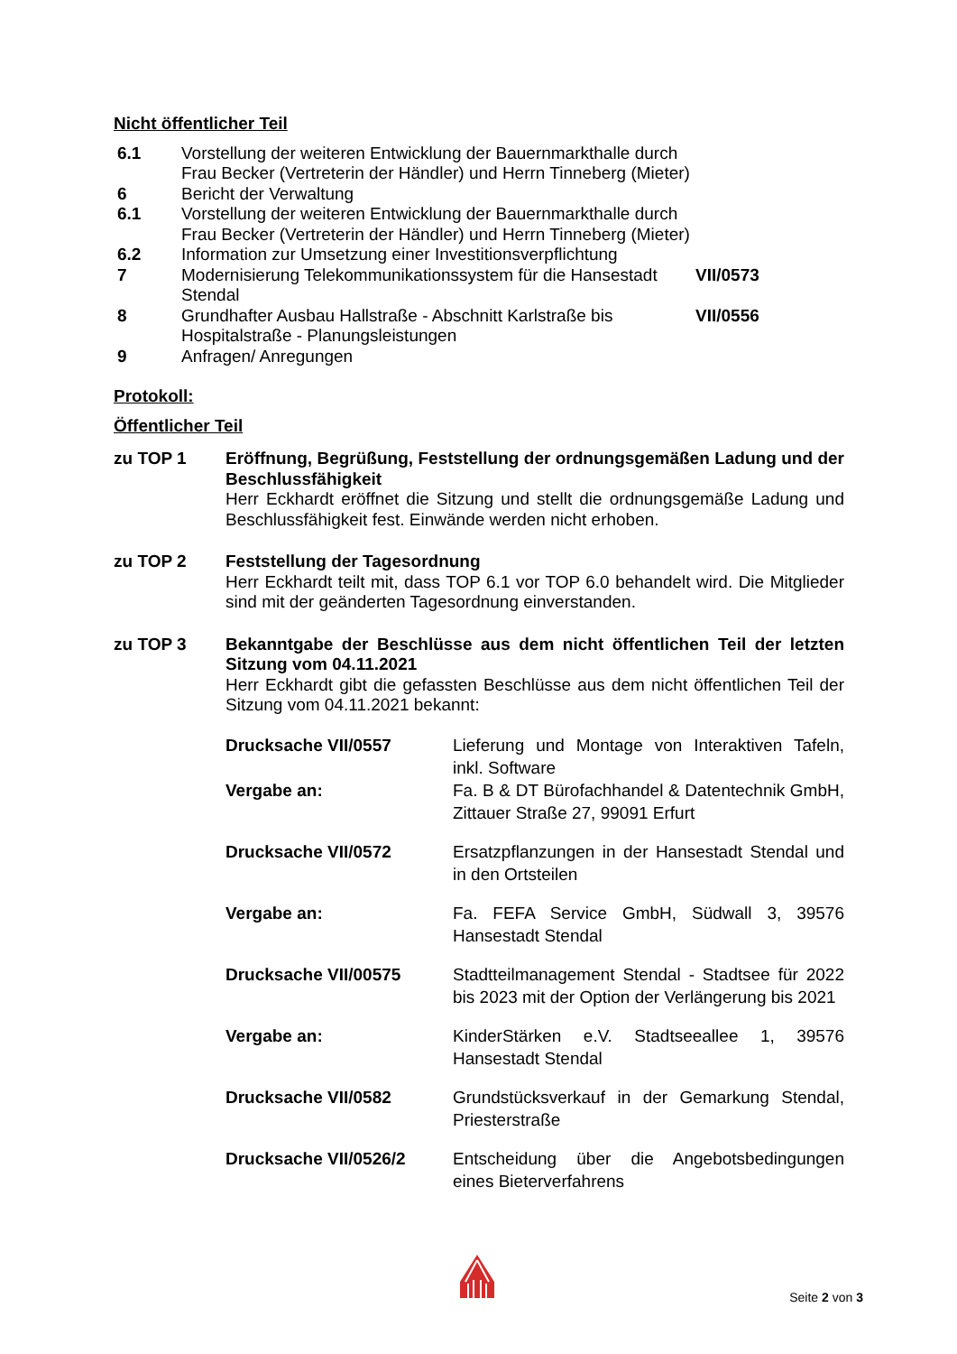Nicht öffentlicher Teil
| 6.1 | Vorstellung der weiteren Entwicklung der Bauernmarkthalle durch Frau Becker (Vertreterin der Händler) und Herrn Tinneberg (Mieter) | |
| 6 | Bericht der Verwaltung | |
| 6.1 | Vorstellung der weiteren Entwicklung der Bauernmarkthalle durch Frau Becker (Vertreterin der Händler) und Herrn Tinneberg (Mieter) | |
| 6.2 | Information zur Umsetzung einer Investitionsverpflichtung | |
| 7 | Modernisierung Telekommunikationssystem für die Hansestadt Stendal | VII/0573 |
| 8 | Grundhafter Ausbau Hallstraße - Abschnitt Karlstraße bis Hospitalstraße - Planungsleistungen | VII/0556 |
| 9 | Anfragen/ Anregungen | |
Protokoll:
Öffentlicher Teil
zu TOP 1 Eröffnung, Begrüßung, Feststellung der ordnungsgemäßen Ladung und der Beschlussfähigkeit
Herr Eckhardt eröffnet die Sitzung und stellt die ordnungsgemäße Ladung und Beschlussfähigkeit fest. Einwände werden nicht erhoben.
zu TOP 2 Feststellung der Tagesordnung
Herr Eckhardt teilt mit, dass TOP 6.1 vor TOP 6.0 behandelt wird. Die Mitglieder sind mit der geänderten Tagesordnung einverstanden.
zu TOP 3 Bekanntgabe der Beschlüsse aus dem nicht öffentlichen Teil der letzten Sitzung vom 04.11.2021
Herr Eckhardt gibt die gefassten Beschlüsse aus dem nicht öffentlichen Teil der Sitzung vom 04.11.2021 bekannt:
| Drucksache VII/0557 | Lieferung und Montage von Interaktiven Tafeln, inkl. Software |
| Vergabe an: | Fa. B & DT Bürofachhandel & Datentechnik GmbH, Zittauer Straße 27, 99091 Erfurt |
| Drucksache VII/0572 | Ersatzpflanzungen in der Hansestadt Stendal und in den Ortsteilen |
| Vergabe an: | Fa. FEFA Service GmbH, Südwall 3, 39576 Hansestadt Stendal |
| Drucksache VII/00575 | Stadtteilmanagement Stendal - Stadtsee für 2022 bis 2023 mit der Option der Verlängerung bis 2021 |
| Vergabe an: | KinderStärken e.V. Stadtseeallee 1, 39576 Hansestadt Stendal |
| Drucksache VII/0582 | Grundstücksverkauf in der Gemarkung Stendal, Priesterstraße |
| Drucksache VII/0526/2 | Entscheidung über die Angebotsbedingungen eines Bieterverfahrens |
Seite 2 von 3